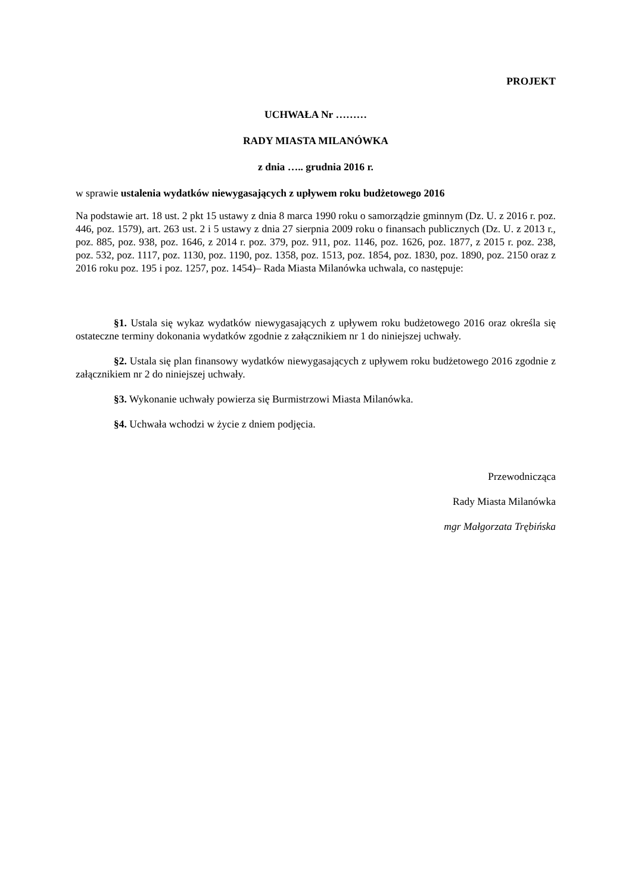PROJEKT
UCHWAŁA Nr ………
RADY MIASTA MILANÓWKA
z dnia ….. grudnia 2016 r.
w sprawie ustalenia wydatków niewygasających z upływem roku budżetowego 2016
Na podstawie art. 18 ust. 2 pkt 15 ustawy z dnia 8 marca 1990 roku o samorządzie gminnym (Dz. U. z 2016 r. poz. 446, poz. 1579), art. 263 ust. 2 i 5 ustawy z dnia 27 sierpnia 2009 roku o finansach publicznych (Dz. U. z 2013 r., poz. 885, poz. 938, poz. 1646, z 2014 r. poz. 379, poz. 911, poz. 1146, poz. 1626, poz. 1877, z 2015 r. poz. 238, poz. 532, poz. 1117, poz. 1130, poz. 1190, poz. 1358, poz. 1513, poz. 1854, poz. 1830, poz. 1890, poz. 2150 oraz z 2016 roku poz. 195 i poz. 1257, poz. 1454)– Rada Miasta Milanówka uchwala, co następuje:
§1. Ustala się wykaz wydatków niewygasających z upływem roku budżetowego 2016 oraz określa się ostateczne terminy dokonania wydatków zgodnie z załącznikiem nr 1 do niniejszej uchwały.
§2. Ustala się plan finansowy wydatków niewygasających z upływem roku budżetowego 2016 zgodnie z załącznikiem nr 2 do niniejszej uchwały.
§3. Wykonanie uchwały powierza się Burmistrzowi Miasta Milanówka.
§4. Uchwała wchodzi w życie z dniem podjęcia.
Przewodnicząca
Rady Miasta Milanówka
mgr Małgorzata Trębińska